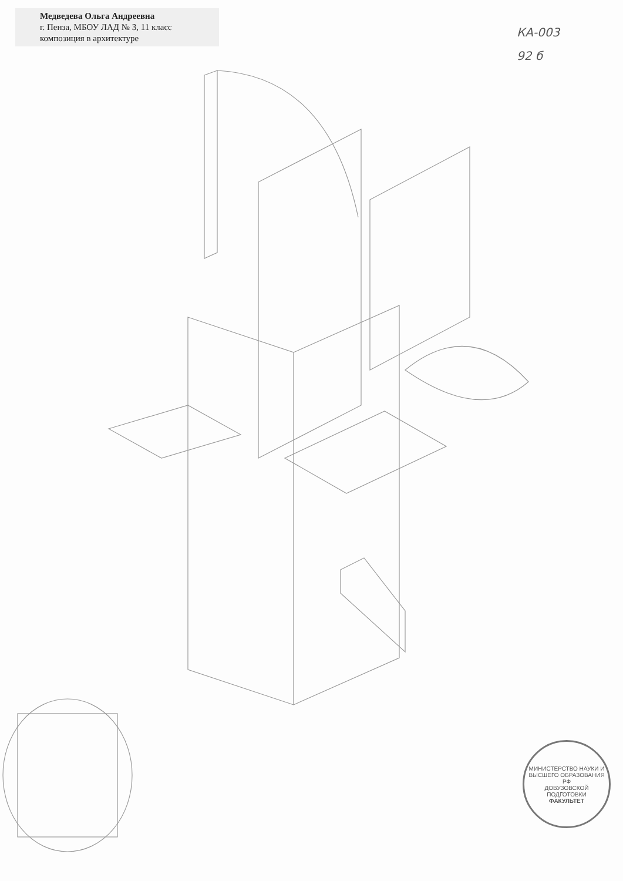Медведева Ольга Андреевна
г. Пенза, МБОУ ЛАД № 3, 11 класс
композиция в архитектуре
КА-003
92 б
МИНИСТЕРСТВО НАУКИ И ВЫСШЕГО ОБРАЗОВАНИЯ РФ
ДОВУЗОВСКОЙ ПОДГОТОВКИ
ФАКУЛЬТЕТ